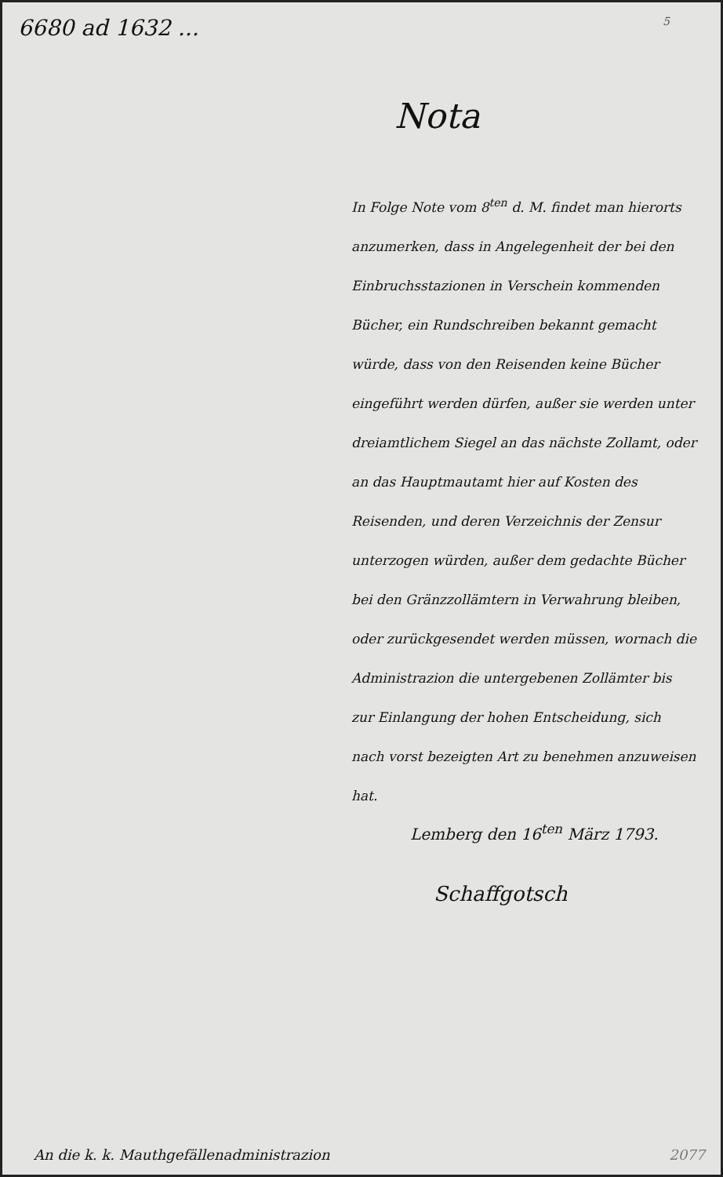6680 ad 1632 ... 5
Nota
In Folge Note vom 8<sup>ten</sup> d. M. findet man hierorts anzumerken, dass in Angelegenheit der bei den Einbruchsstazionen in Verschein kommenden Bücher, ein Rundschreiben bekannt gemacht würde, dass von den Reisenden keine Bücher eingeführt werden dürfen, außer sie werden unter dreiamtlichem Siegel an das nächste Zollamt, oder an das Hauptmautamt hier auf Kosten des Reisenden, und deren Verzeichnis der Zensur unterzogen würden, außer dem gedachte Bücher bei den Gränzzollämtern in Verwahrung bleiben, oder zurückgesendet werden müssen, wornach die Administrazion die untergebenen Zollämter bis zur Einlangung der hohen Entscheidung, sich nach vorst bezeigten Art zu benehmen anzuweisen hat.
Lemberg den 16<sup>ten</sup> März 1793.
Schaffgotsch
An die k. k. Mauthgefällenadministrazion 2077